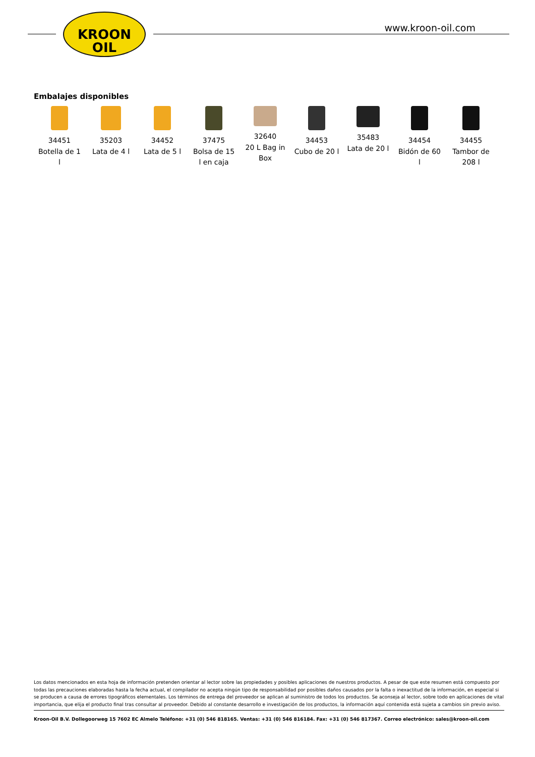KROON
OIL
www.kroon-oil.com
Embalajes disponibles
34451
Botella de 1
l
35203
Lata de 4 l
34452
Lata de 5 l
37475
Bolsa de 15
l en caja
32640
20 L Bag in
Box
34453
Cubo de 20 l
35483
Lata de 20 l
34454
Bidón de 60
l
34455
Tambor de
208 l
Los datos mencionados en esta hoja de información pretenden orientar al lector sobre las propiedades y posibles aplicaciones de nuestros productos. A pesar de que este resumen está compuesto por todas las precauciones elaboradas hasta la fecha actual, el compilador no acepta ningún tipo de responsabilidad por posibles daños causados por la falta o inexactitud de la información, en especial si se producen a causa de errores tipográficos elementales. Los términos de entrega del proveedor se aplican al suministro de todos los productos. Se aconseja al lector, sobre todo en aplicaciones de vital importancia, que elija el producto final tras consultar al proveedor. Debido al constante desarrollo e investigación de los productos, la información aquí contenida está sujeta a cambios sin previo aviso.
Kroon-Oil B.V. Dollegoorweg 15 7602 EC Almelo Teléfono: +31 (0) 546 818165. Ventas: +31 (0) 546 816184. Fax: +31 (0) 546 817367. Correo electrónico: sales@kroon-oil.com